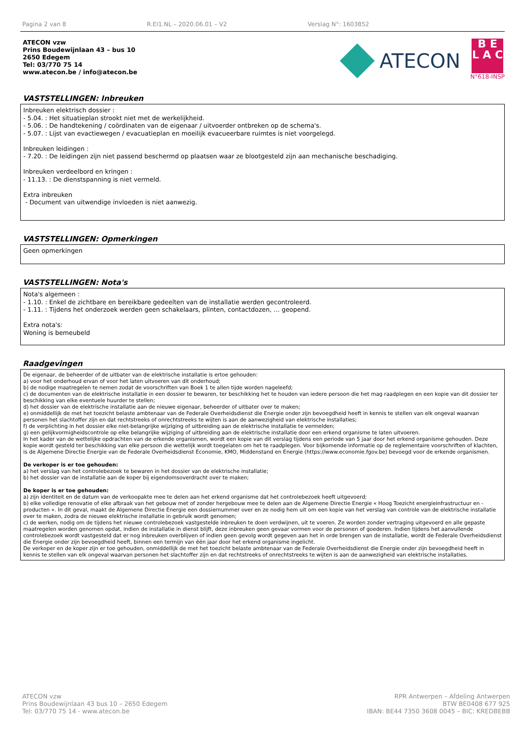Pagina 2 van 8 R.EI1.NL – 2020.06.01 – V2 Verslag N°: 1603852
ATECON vzw
Prins Boudewijnlaan 43 – bus 10
2650 Edegem
Tel: 03/770 75 14
www.atecon.be / info@atecon.be
ATECON
B E
L A C
N°618-INSP
VASTSTELLINGEN: Inbreuken
Inbreuken elektrisch dossier :
- 5.04. : Het situatieplan strookt niet met de werkelijkheid.
- 5.06. : De handtekening / coördinaten van de eigenaar / uitvoerder ontbreken op de schema's.
- 5.07. : Lijst van evactiewegen / evacuatieplan en moeilijk evacueerbare ruimtes is niet voorgelegd.
Inbreuken leidingen :
- 7.20. : De leidingen zijn niet passend beschermd op plaatsen waar ze blootgesteld zijn aan mechanische beschadiging.
Inbreuken verdeelbord en kringen :
- 11.13. : De dienstspanning is niet vermeld.
Extra inbreuken
- Document van uitwendige invloeden is niet aanwezig.
VASTSTELLINGEN: Opmerkingen
Geen opmerkingen
VASTSTELLINGEN: Nota's
Nota's algemeen :
- 1.10. : Enkel de zichtbare en bereikbare gedeelten van de installatie werden gecontroleerd.
- 1.11. : Tijdens het onderzoek werden geen schakelaars, plinten, contactdozen, … geopend.
Extra nota's:
Woning is bemeubeld
Raadgevingen
De eigenaar, de beheerder of de uitbater van de elektrische installatie is ertoe gehouden:
a) voor het onderhoud ervan of voor het laten uitvoeren van dit onderhoud;
b) de nodige maatregelen te nemen zodat de voorschriften van Boek 1 te allen tijde worden nageleefd;
c) de documenten van de elektrische installatie in een dossier te bewaren, ter beschikking het te houden van iedere persoon die het mag raadplegen en een kopie van dit dossier ter beschikking van elke eventuele huurder te stellen;
d) het dossier van de elektrische installatie aan de nieuwe eigenaar, beheerder of uitbater over te maken;
e) onmiddellijk de met het toezicht belaste ambtenaar van de Federale Overheidsdienst die Energie onder zijn bevoegdheid heeft in kennis te stellen van elk ongeval waarvan personen het slachtoffer zijn en dat rechtstreeks of onrechtstreeks te wijten is aan de aanwezigheid van elektrische installaties;
f) de verplichting in het dossier elke niet-belangrijke wijziging of uitbreiding aan de elektrische installatie te vermelden;
g) een gelijkvormigheidscontrole op elke belangrijke wijziging of uitbreiding aan de elektrische installatie door een erkend organisme te laten uitvoeren.
In het kader van de wettelijke opdrachten van de erkende organismen, wordt een kopie van dit verslag tijdens een periode van 5 jaar door het erkend organisme gehouden. Deze kopie wordt gesteld ter beschikking van elke persoon die wettelijk wordt toegelaten om het te raadplegen. Voor bijkomende informatie op de reglementaire voorschriften of klachten, is de Algemene Directie Energie van de Federale Overheidsdienst Economie, KMO, Middenstand en Energie (https://www.economie.fgov.be) bevoegd voor de erkende organismen.
De verkoper is er toe gehouden:
a) het verslag van het controlebezoek te bewaren in het dossier van de elektrische installatie;
b) het dossier van de installatie aan de koper bij eigendomsoverdracht over te maken;
De koper is er toe gehouden:
a) zijn identiteit en de datum van de verkoopakte mee te delen aan het erkend organisme dat het controlebezoek heeft uitgevoerd;
b) elke volledige renovatie of elke afbraak van het gebouw met of zonder hergebouw mee te delen aan de Algemene Directie Energie « Hoog Toezicht energieinfrastructuur en -producten ». In dit geval, maakt de Algemene Directie Energie een dossiernummer over en ze nodig hem uit om een kopie van het verslag van controle van de elektrische installatie over te maken, zodra de nieuwe elektrische installatie in gebruik wordt genomen;
c) de werken, nodig om de tijdens het nieuwe controlebezoek vastgestelde inbreuken te doen verdwijnen, uit te voeren. Ze worden zonder vertraging uitgevoerd en alle gepaste maatregelen worden genomen opdat, indien de installatie in dienst blijft, deze inbreuken geen gevaar vormen voor de personen of goederen. Indien tijdens het aanvullende controlebezoek wordt vastgesteld dat er nog inbreuken overblijven of indien geen gevolg wordt gegeven aan het in orde brengen van de installatie, wordt de Federale Overheidsdienst die Energie onder zijn bevoegdheid heeft, binnen een termijn van één jaar door het erkend organisme ingelicht.
De verkoper en de koper zijn er toe gehouden, onmiddellijk de met het toezicht belaste ambtenaar van de Federale Overheidsdienst die Energie onder zijn bevoegdheid heeft in kennis te stellen van elk ongeval waarvan personen het slachtoffer zijn en dat rechtstreeks of onrechtstreeks te wijten is aan de aanwezigheid van elektrische installaties.
ATECON vzw
Prins Boudewijnlaan 43 bus 10 – 2650 Edegem
Tel: 03/770 75 14 - www.atecon.be
RPR Antwerpen – Afdeling Antwerpen
BTW BE0408 677 925
IBAN: BE44 7350 3608 0045 – BIC: KREDBEBB